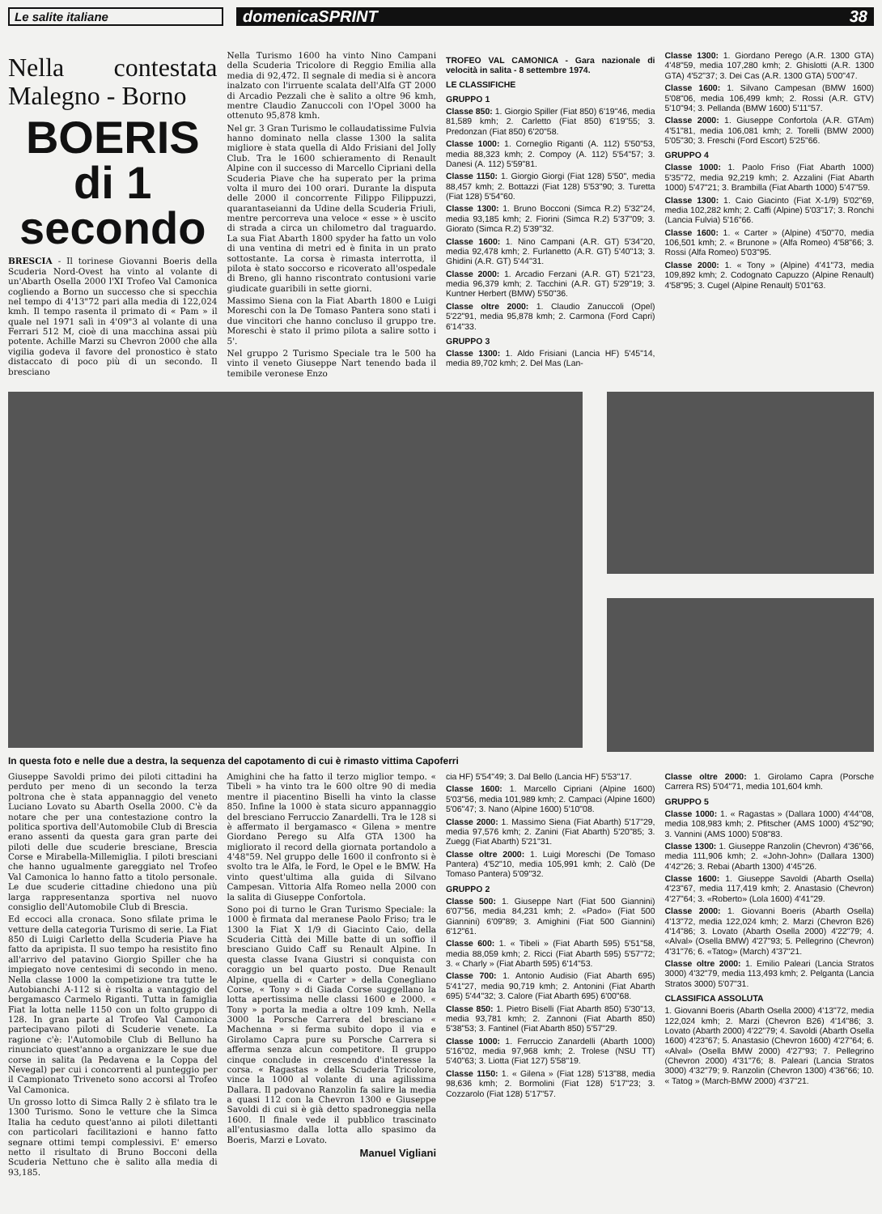Le salite italiane
domenicaSPRINT 38
Nella contestata Malegno - Borno
BOERIS
di 1 secondo
BRESCIA - Il torinese Giovanni Boeris della Scuderia Nord-Ovest ha vinto al volante di un'Abarth Osella 2000 l'XI Trofeo Val Camonica cogliendo a Borno un successo che si specchia nel tempo di 4'13"72 pari alla media di 122,024 kmh. Il tempo rasenta il primato di « Pam » il quale nel 1971 salì in 4'09"3 al volante di una Ferrari 512 M, cioè di una macchina assai più potente. Achille Marzi su Chevron 2000 che alla vigilia godeva il favore del pronostico è stato distaccato di poco più di un secondo. Il bresciano
Nella Turismo 1600 ha vinto Nino Campani della Scuderia Tricolore di Reggio Emilia alla media di 92,472. Il segnale di media si è ancora inalzato con l'irruente scalata dell'Alfa GT 2000 di Arcadio Pezzali che è salito a oltre 96 kmh, mentre Claudio Zanuccoli con l'Opel 3000 ha ottenuto 95,878 kmh.
Nel gr. 3 Gran Turismo le collaudatissime Fulvia hanno dominato nella classe 1300 la salita migliore è stata quella di Aldo Frisiani del Jolly Club. Tra le 1600 schieramento di Renault Alpine con il successo di Marcello Cipriani della Scuderia Piave che ha superato per la prima volta il muro dei 100 orari. Durante la disputa delle 2000 il concorrente Filippo Filippuzzi, quarantaseianni da Udine della Scuderia Friuli, mentre percorreva una veloce « esse » è uscito di strada a circa un chilometro dal traguardo. La sua Fiat Abarth 1800 spyder ha fatto un volo di una ventina di metri ed è finita in un prato sottostante. La corsa è rimasta interrotta, il pilota è stato soccorso e ricoverato all'ospedale di Breno, gli hanno riscontrato contusioni varie giudicate guaribili in sette giorni.
Massimo Siena con la Fiat Abarth 1800 e Luigi Moreschi con la De Tomaso Pantera sono stati i due vincitori che hanno concluso il gruppo tre. Moreschi è stato il primo pilota a salire sotto i 5'.
Nel gruppo 2 Turismo Speciale tra le 500 ha vinto il veneto Giuseppe Nart tenendo bada il temibile veronese Enzo
TROFEO VAL CAMONICA - Gara nazionale di velocità in salita - 8 settembre 1974.
LE CLASSIFICHE
GRUPPO 1
Classe 850: 1. Giorgio Spiller (Fiat 850) 6'19"46, media 81,589 kmh; 2. Carletto (Fiat 850) 6'19"55; 3. Predonzan (Fiat 850) 6'20"58.
Classe 1000: 1. Corneglio Riganti (A. 112) 5'50"53, media 88,323 kmh; 2. Compoy (A. 112) 5'54"57; 3. Danesi (A. 112) 5'59"81.
Classe 1150: 1. Giorgio Giorgi (Fiat 128) 5'50", media 88,457 kmh; 2. Bottazzi (Fiat 128) 5'53"90; 3. Turetta (Fiat 128) 5'54"60.
Classe 1300: 1. Bruno Bocconi (Simca R.2) 5'32"24, media 93,185 kmh; 2. Fiorini (Simca R.2) 5'37"09; 3. Giorato (Simca R.2) 5'39"32.
Classe 1600: 1. Nino Campani (A.R. GT) 5'34"20, media 92,478 kmh; 2. Furlanetto (A.R. GT) 5'40"13; 3. Ghidini (A.R. GT) 5'44"31.
Classe 2000: 1. Arcadio Ferzani (A.R. GT) 5'21"23, media 96,379 kmh; 2. Tacchini (A.R. GT) 5'29"19; 3. Kuntner Herbert (BMW) 5'50"36.
Classe oltre 2000: 1. Claudio Zanuccoli (Opel) 5'22"91, media 95,878 kmh; 2. Carmona (Ford Capri) 6'14"33.
GRUPPO 3
Classe 1300: 1. Aldo Frisiani (Lancia HF) 5'45"14, media 89,702 kmh; 2. Del Mas (Lan-
Classe 1300: 1. Giordano Perego (A.R. 1300 GTA) 4'48"59, media 107,280 kmh; 2. Ghislotti (A.R. 1300 GTA) 4'52"37; 3. Dei Cas (A.R. 1300 GTA) 5'00"47.
Classe 1600: 1. Silvano Campesan (BMW 1600) 5'08"06, media 106,499 kmh; 2. Rossi (A.R. GTV) 5'10"94; 3. Pellanda (BMW 1600) 5'11"57.
Classe 2000: 1. Giuseppe Confortola (A.R. GTAm) 4'51"81, media 106,081 kmh; 2. Torelli (BMW 2000) 5'05"30; 3. Freschi (Ford Escort) 5'25"66.
GRUPPO 4
Classe 1000: 1. Paolo Friso (Fiat Abarth 1000) 5'35"72, media 92,219 kmh; 2. Azzalini (Fiat Abarth 1000) 5'47"21; 3. Brambilla (Fiat Abarth 1000) 5'47"59.
Classe 1300: 1. Caio Giacinto (Fiat X-1/9) 5'02"69, media 102,282 kmh; 2. Caffi (Alpine) 5'03"17; 3. Ronchi (Lancia Fulvia) 5'16"66.
Classe 1600: 1. « Carter » (Alpine) 4'50"70, media 106,501 kmh; 2. « Brunone » (Alfa Romeo) 4'58"66; 3. Rossi (Alfa Romeo) 5'03"95.
Classe 2000: 1. « Tony » (Alpine) 4'41"73, media 109,892 kmh; 2. Codognato Capuzzo (Alpine Renault) 4'58"95; 3. Cugel (Alpine Renault) 5'01"63.
In questa foto e nelle due a destra, la sequenza del capotamento di cui è rimasto vittima Capoferri
Giuseppe Savoldi primo dei piloti cittadini ha perduto per meno di un secondo la terza poltrona che è stata appannaggio del veneto Luciano Lovato su Abarth Osella 2000. C'è da notare che per una contestazione contro la politica sportiva dell'Automobile Club di Brescia erano assenti da questa gara gran parte dei piloti delle due scuderie bresciane, Brescia Corse e Mirabella-Millemiglia. I piloti bresciani che hanno ugualmente gareggiato nel Trofeo Val Camonica lo hanno fatto a titolo personale. Le due scuderie cittadine chiedono una più larga rappresentanza sportiva nel nuovo consiglio dell'Automobile Club di Brescia.
Ed eccoci alla cronaca. Sono sfilate prima le vetture della categoria Turismo di serie. La Fiat 850 di Luigi Carletto della Scuderia Piave ha fatto da apripista. Il suo tempo ha resistito fino all'arrivo del patavino Giorgio Spiller che ha impiegato nove centesimi di secondo in meno. Nella classe 1000 la competizione tra tutte le Autobianchi A-112 si è risolta a vantaggio del bergamasco Carmelo Riganti. Tutta in famiglia Fiat la lotta nelle 1150 con un folto gruppo di 128. In gran parte al Trofeo Val Camonica partecipavano piloti di Scuderie venete. La ragione c'è: l'Automobile Club di Belluno ha rinunciato quest'anno a organizzare le sue due corse in salita (la Pedavena e la Coppa del Nevegal) per cui i concorrenti al punteggio per il Campionato Triveneto sono accorsi al Trofeo Val Camonica.
Un grosso lotto di Simca Rally 2 è sfilato tra le 1300 Turismo. Sono le vetture che la Simca Italia ha ceduto quest'anno ai piloti dilettanti con particolari facilitazioni e hanno fatto segnare ottimi tempi complessivi. E' emerso netto il risultato di Bruno Bocconi della Scuderia Nettuno che è salito alla media di 93,185.
Amighini che ha fatto il terzo miglior tempo. « Tibeli » ha vinto tra le 600 oltre 90 di media mentre il piacentino Biselli ha vinto la classe 850. Infine la 1000 è stata sicuro appannaggio del bresciano Ferruccio Zanardelli. Tra le 128 si è affermato il bergamasco « Gilena » mentre Giordano Perego su Alfa GTA 1300 ha migliorato il record della giornata portandolo a 4'48"59. Nel gruppo delle 1600 il confronto si è svolto tra le Alfa, le Ford, le Opel e le BMW. Ha vinto quest'ultima alla guida di Silvano Campesan. Vittoria Alfa Romeo nella 2000 con la salita di Giuseppe Confortola.
Sono poi di turno le Gran Turismo Speciale: la 1000 è firmata dal meranese Paolo Friso; tra le 1300 la Fiat X 1/9 di Giacinto Caio, della Scuderia Città dei Mille batte di un soffio il bresciano Guido Caff su Renault Alpine. In questa classe Ivana Giustri si conquista con coraggio un bel quarto posto. Due Renault Alpine, quella di « Carter » della Conegliano Corse, « Tony » di Giada Corse suggellano la lotta apertissima nelle classi 1600 e 2000. « Tony » porta la media a oltre 109 kmh. Nella 3000 la Porsche Carrera del bresciano « Machenna » si ferma subito dopo il via e Girolamo Capra pure su Porsche Carrera si afferma senza alcun competitore. Il gruppo cinque conclude in crescendo d'interesse la corsa. « Ragastas » della Scuderia Tricolore, vince la 1000 al volante di una agilissima Dallara. Il padovano Ranzolin fa salire la media a quasi 112 con la Chevron 1300 e Giuseppe Savoldi di cui si è già detto spadroneggia nella 1600. Il finale vede il pubblico trascinato all'entusiasmo dalla lotta allo spasimo da Boeris, Marzi e Lovato.
Manuel Vigliani
cia HF) 5'54"49; 3. Dal Bello (Lancia HF) 5'53"17.
Classe 1600: 1. Marcello Cipriani (Alpine 1600) 5'03"56, media 101,989 kmh; 2. Campaci (Alpine 1600) 5'06"47; 3. Nano (Alpine 1600) 5'10"08.
Classe 2000: 1. Massimo Siena (Fiat Abarth) 5'17"29, media 97,576 kmh; 2. Zanini (Fiat Abarth) 5'20"85; 3. Zuegg (Fiat Abarth) 5'21"31.
Classe oltre 2000: 1. Luigi Moreschi (De Tomaso Pantera) 4'52"10, media 105,991 kmh; 2. Calò (De Tomaso Pantera) 5'09"32.
GRUPPO 2
Classe 500: 1. Giuseppe Nart (Fiat 500 Giannini) 6'07"56, media 84,231 kmh; 2. «Pado» (Fiat 500 Giannini) 6'09"89; 3. Amighini (Fiat 500 Giannini) 6'12"61.
Classe 600: 1. « Tibeli » (Fiat Abarth 595) 5'51"58, media 88,059 kmh; 2. Ricci (Fiat Abarth 595) 5'57"72; 3. « Charly » (Fiat Abarth 595) 6'14"53.
Classe 700: 1. Antonio Audisio (Fiat Abarth 695) 5'41"27, media 90,719 kmh; 2. Antonini (Fiat Abarth 695) 5'44"32; 3. Calore (Fiat Abarth 695) 6'00"68.
Classe 850: 1. Pietro Biselli (Fiat Abarth 850) 5'30"13, media 93,781 kmh; 2. Zannoni (Fiat Abarth 850) 5'38"53; 3. Fantinel (Fiat Abarth 850) 5'57"29.
Classe 1000: 1. Ferruccio Zanardelli (Abarth 1000) 5'16"02, media 97,968 kmh; 2. Trolese (NSU TT) 5'40"63; 3. Liotta (Fiat 127) 5'58"19.
Classe 1150: 1. « Gilena » (Fiat 128) 5'13"88, media 98,636 kmh; 2. Bormolini (Fiat 128) 5'17"23; 3. Cozzarolo (Fiat 128) 5'17"57.
Classe oltre 2000: 1. Girolamo Capra (Porsche Carrera RS) 5'04"71, media 101,604 kmh.
GRUPPO 5
Classe 1000: 1. « Ragastas » (Dallara 1000) 4'44"08, media 108,983 kmh; 2. Pfitscher (AMS 1000) 4'52"90; 3. Vannini (AMS 1000) 5'08"83.
Classe 1300: 1. Giuseppe Ranzolin (Chevron) 4'36"66, media 111,906 kmh; 2. «John-John» (Dallara 1300) 4'42"26; 3. Rebai (Abarth 1300) 4'45"26.
Classe 1600: 1. Giuseppe Savoldi (Abarth Osella) 4'23"67, media 117,419 kmh; 2. Anastasio (Chevron) 4'27"64; 3. «Roberto» (Lola 1600) 4'41"29.
Classe 2000: 1. Giovanni Boeris (Abarth Osella) 4'13"72, media 122,024 kmh; 2. Marzi (Chevron B26) 4'14"86; 3. Lovato (Abarth Osella 2000) 4'22"79; 4. «Alval» (Osella BMW) 4'27"93; 5. Pellegrino (Chevron) 4'31"76; 6. «Tatog» (March) 4'37"21.
Classe oltre 2000: 1. Emilio Paleari (Lancia Stratos 3000) 4'32"79, media 113,493 kmh; 2. Pelganta (Lancia Stratos 3000) 5'07"31.
CLASSIFICA ASSOLUTA
1. Giovanni Boeris (Abarth Osella 2000) 4'13"72, media 122,024 kmh; 2. Marzi (Chevron B26) 4'14"86; 3. Lovato (Abarth 2000) 4'22"79; 4. Savoldi (Abarth Osella 1600) 4'23"67; 5. Anastasio (Chevron 1600) 4'27"64; 6. «Alval» (Osella BMW 2000) 4'27"93; 7. Pellegrino (Chevron 2000) 4'31"76; 8. Paleari (Lancia Stratos 3000) 4'32"79; 9. Ranzolin (Chevron 1300) 4'36"66; 10. « Tatog » (March-BMW 2000) 4'37"21.